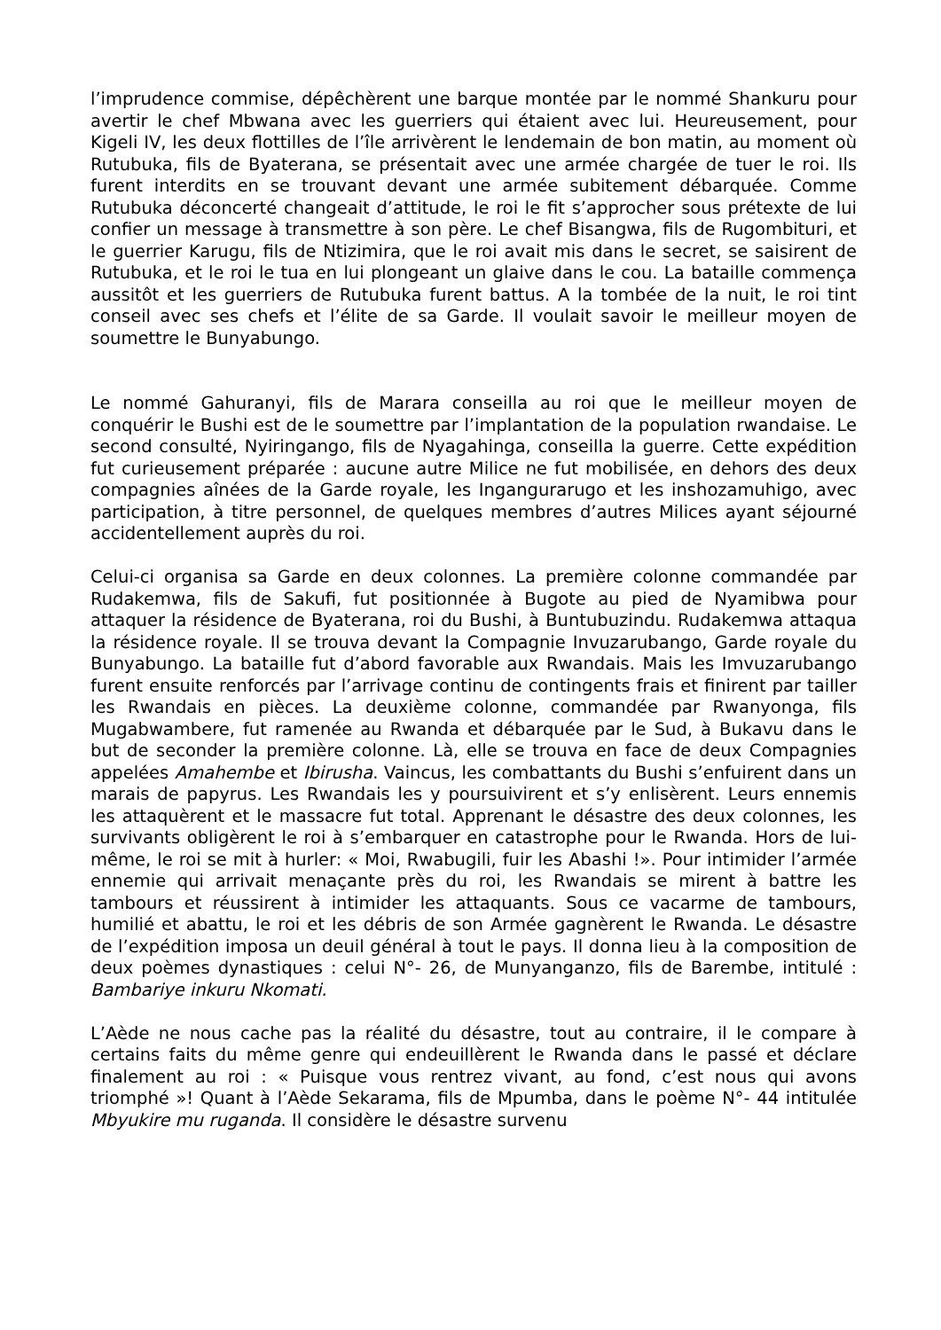l’imprudence commise, dépêchèrent une barque montée par le nommé Shankuru pour avertir le chef Mbwana avec les guerriers qui étaient avec lui. Heureusement, pour Kigeli IV, les deux flottilles de l’île arrivèrent le lendemain de bon matin, au moment où Rutubuka, fils de Byaterana, se présentait avec une armée chargée de tuer le roi. Ils furent interdits en se trouvant devant une armée subitement débarquée. Comme Rutubuka déconcerté changeait d’attitude, le roi le fit s’approcher sous prétexte de lui confier un message à transmettre à son père. Le chef Bisangwa, fils de Rugombituri, et le guerrier Karugu, fils de Ntizimira, que le roi avait mis dans le secret, se saisirent de Rutubuka, et le roi le tua en lui plongeant un glaive dans le cou. La bataille commença aussitôt et les guerriers de Rutubuka furent battus. A la tombée de la nuit, le roi tint conseil avec ses chefs et l’élite de sa Garde. Il voulait savoir le meilleur moyen de soumettre le Bunyabungo.
Le nommé Gahuranyi, fils de Marara conseilla au roi que le meilleur moyen de conquérir le Bushi est de le soumettre par l’implantation de la population rwandaise. Le second consulté, Nyiringango, fils de Nyagahinga, conseilla la guerre. Cette expédition fut curieusement préparée : aucune autre Milice ne fut mobilisée, en dehors des deux compagnies aînées de la Garde royale, les Ingangurarugo et les inshozamuhigo, avec participation, à titre personnel, de quelques membres d’autres Milices ayant séjourné accidentellement auprès du roi.
Celui-ci organisa sa Garde en deux colonnes. La première colonne commandée par Rudakemwa, fils de Sakufi, fut positionnée à Bugote au pied de Nyamibwa pour attaquer la résidence de Byaterana, roi du Bushi, à Buntubuzindu. Rudakemwa attaqua la résidence royale. Il se trouva devant la Compagnie Invuzarubango, Garde royale du Bunyabungo. La bataille fut d’abord favorable aux Rwandais. Mais les Imvuzarubango furent ensuite renforcés par l’arrivage continu de contingents frais et finirent par tailler les Rwandais en pièces. La deuxième colonne, commandée par Rwanyonga, fils Mugabwambere, fut ramenée au Rwanda et débarquée par le Sud, à Bukavu dans le but de seconder la première colonne. Là, elle se trouva en face de deux Compagnies appelées Amahembe et Ibirusha. Vaincus, les combattants du Bushi s’enfuirent dans un marais de papyrus. Les Rwandais les y poursuivirent et s’y enlisèrent. Leurs ennemis les attaquèrent et le massacre fut total. Apprenant le désastre des deux colonnes, les survivants obligèrent le roi à s’embarquer en catastrophe pour le Rwanda. Hors de lui-même, le roi se mit à hurler: « Moi, Rwabugili, fuir les Abashi !». Pour intimider l’armée ennemie qui arrivait menaçante près du roi, les Rwandais se mirent à battre les tambours et réussirent à intimider les attaquants. Sous ce vacarme de tambours, humilié et abattu, le roi et les débris de son Armée gagnèrent le Rwanda. Le désastre de l’expédition imposa un deuil général à tout le pays. Il donna lieu à la composition de deux poèmes dynastiques : celui N°- 26, de Munyanganzo, fils de Barembe, intitulé : Bambariye inkuru Nkomati.
L’Aède ne nous cache pas la réalité du désastre, tout au contraire, il le compare à certains faits du même genre qui endeuillèrent le Rwanda dans le passé et déclare finalement au roi : « Puisque vous rentrez vivant, au fond, c’est nous qui avons triomphé »! Quant à l’Aède Sekarama, fils de Mpumba, dans le poème N°- 44 intitulée Mbyukire mu ruganda. Il considère le désastre survenu